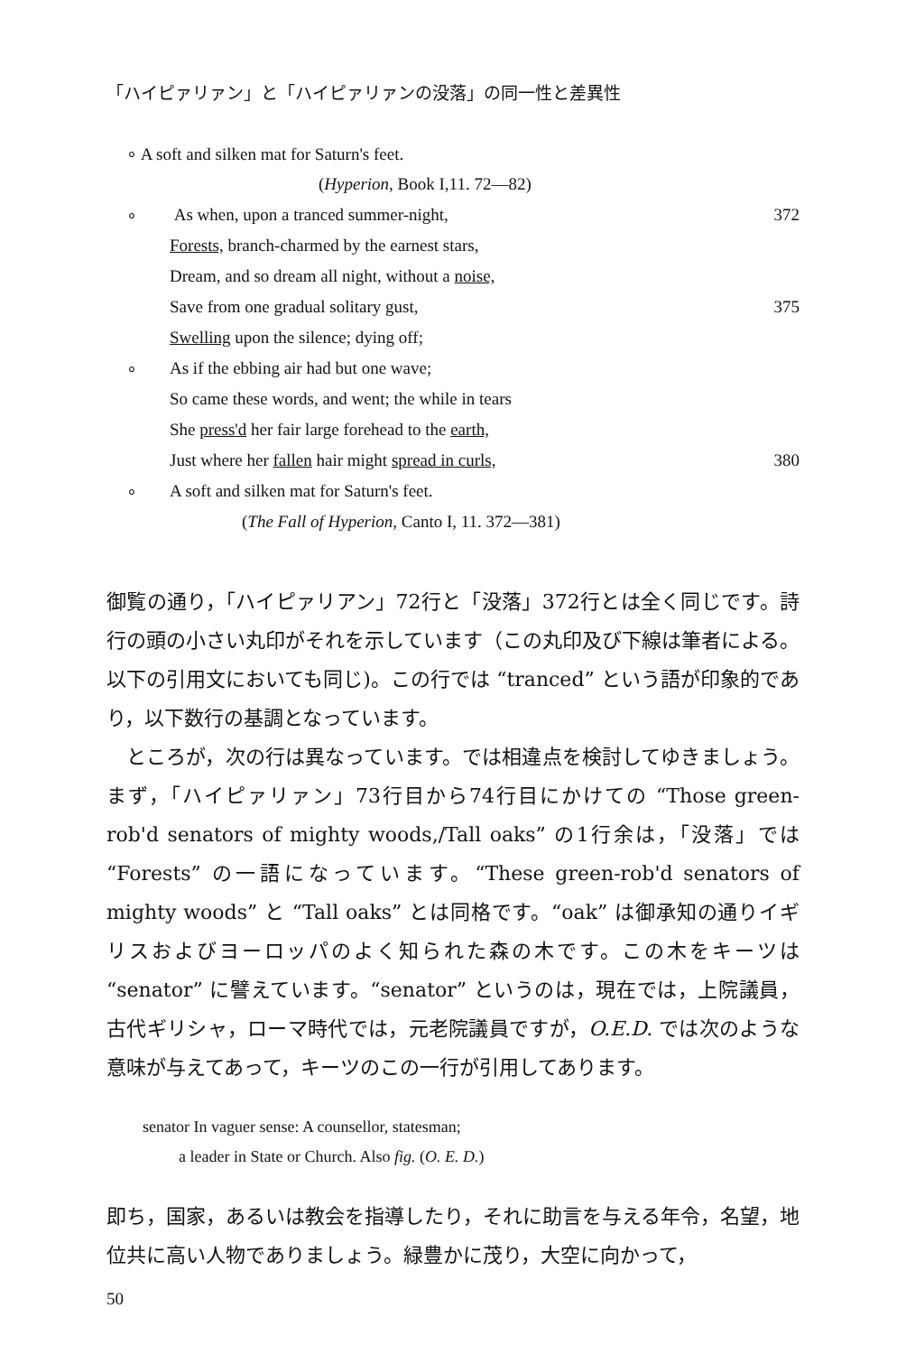「ハイピァリァン」と「ハイピァリァンの没落」の同一性と差異性
∘ A soft and silken mat for Saturn's feet.
(Hyperion, Book I,11. 72—82)
∘ As when, upon a tranced summer-night, 372
Forests, branch-charmed by the earnest stars,
Dream, and so dream all night, without a noise,
Save from one gradual solitary gust, 375
Swelling upon the silence; dying off;
∘ As if the ebbing air had but one wave;
So came these words, and went; the while in tears
She press'd her fair large forehead to the earth,
Just where her fallen hair might spread in curls, 380
∘ A soft and silken mat for Saturn's feet.
(The Fall of Hyperion, Canto I, 11. 372—381)
御覧の通り，「ハイピァリアン」72行と「没落」372行とは全く同じです。詩行の頭の小さい丸印がそれを示しています（この丸印及び下線は筆者による。以下の引用文においても同じ)。この行では “tranced” という語が印象的であり，以下数行の基調となっています。
ところが，次の行は異なっています。では相違点を検討してゆきましょう。まず，「ハイピァリァン」73行目から74行目にかけての “Those green-rob'd senators of mighty woods,/Tall oaks” の1行余は，「没落」では “Forests” の一語になっています。“These green-rob'd senators of mighty woods” と “Tall oaks” とは同格です。“oak” は御承知の通りイギリスおよびヨーロッパのよく知られた森の木です。この木をキーツは “senator” に譬えています。“senator” というのは，現在では，上院議員，古代ギリシャ，ローマ時代では，元老院議員ですが，O.E.D. では次のような意味が与えてあって，キーツのこの一行が引用してあります。
senator In vaguer sense: A counsellor, statesman;
a leader in State or Church. Also fig. (O. E. D.)
即ち，国家，あるいは教会を指導したり，それに助言を与える年令，名望，地位共に高い人物でありましょう。緑豊かに茂り，大空に向かって，
50